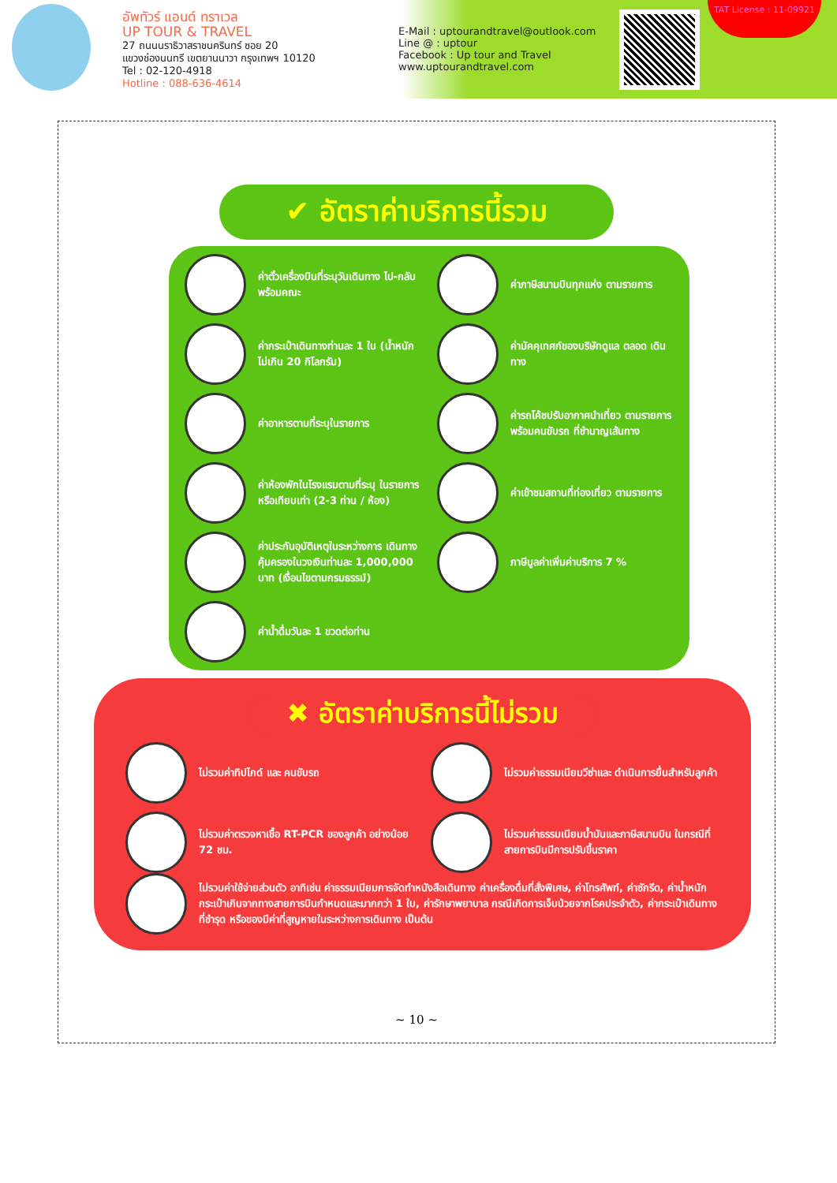อัพทัวร์ แอนด์ ทราเวล
UP TOUR & TRAVEL
27 ถนนนราธิวาสราชนครินทร์ ซอย 20
แขวงช่องนนทรี เขตยานนาวา กรุงเทพฯ 10120
Tel : 02-120-4918
Hotline : 088-636-4614
E-Mail : uptourandtravel@outlook.com
Line @ : uptour
Facebook : Up tour and Travel
www.uptourandtravel.com
TAT License : 11-09921
✔ อัตราค่าบริการนี้รวม
ค่าตั๋วเครื่องบินที่ระบุวันเดินทาง ไป-กลับพร้อมคณะ
ค่าภาษีสนามบินทุกแห่ง ตามรายการ
ค่ากระเป๋าเดินทางท่านละ 1 ใบ (น้ำหนักไม่เกิน 20 กิโลกรัม)
ค่ามัคคุเทศก์ของบริษัทดูแล ตลอด เดินทาง
ค่าอาหารตามที่ระบุในรายการ
ค่ารถโค้ชปรับอากาศนำเที่ยว ตามรายการ พร้อมคนขับรถ ที่ชำนาญเส้นทาง
ค่าห้องพักในโรงแรมตามที่ระบุ ในรายการหรือเทียบเท่า (2-3 ท่าน / ห้อง)
ค่าเข้าชมสถานที่ท่องเที่ยว ตามรายการ
ค่าประกันอุบัติเหตุในระหว่างการ เดินทางคุ้มครองในวงเงินท่านละ 1,000,000 บาท (เงื่อนไขตามกรมธรรม์)
ภาษีมูลค่าเพิ่มค่าบริการ 7 %
ค่าน้ำดื่มวันละ 1 ขวดต่อท่าน
✖ อัตราค่าบริการนี้ไม่รวม
ไม่รวมค่าทิปไกด์ และ คนขับรถ
ไม่รวมค่าธรรมเนียมวีซ่าและ ดำเนินการยื่นสำหรับลูกค้า
ไม่รวมค่าตรวจหาเชื้อ RT-PCR ของลูกค้า อย่างน้อย 72 ชม.
ไม่รวมค่าธรรมเนียมน้ำมันและภาษีสนามบิน ในกรณีที่สายการบินมีการปรับขึ้นราคา
ไม่รวมค่าใช้จ่ายส่วนตัว อาทิเช่น ค่าธรรมเนียมการจัดทำหนังสือเดินทาง ค่าเครื่องดื่มที่สั่งพิเศษ, ค่าโทรศัพท์, ค่าซักรีด, ค่าน้ำหนักกระเป๋าเกินจากทางสายการบินกำหนดและมากกว่า 1 ใบ, ค่ารักษาพยาบาล กรณีเกิดการเจ็บป่วยจากโรคประจำตัว, ค่ากระเป๋าเดินทางที่ชำรุด หรือของมีค่าที่สูญหายในระหว่างการเดินทาง เป็นต้น
~ 10 ~